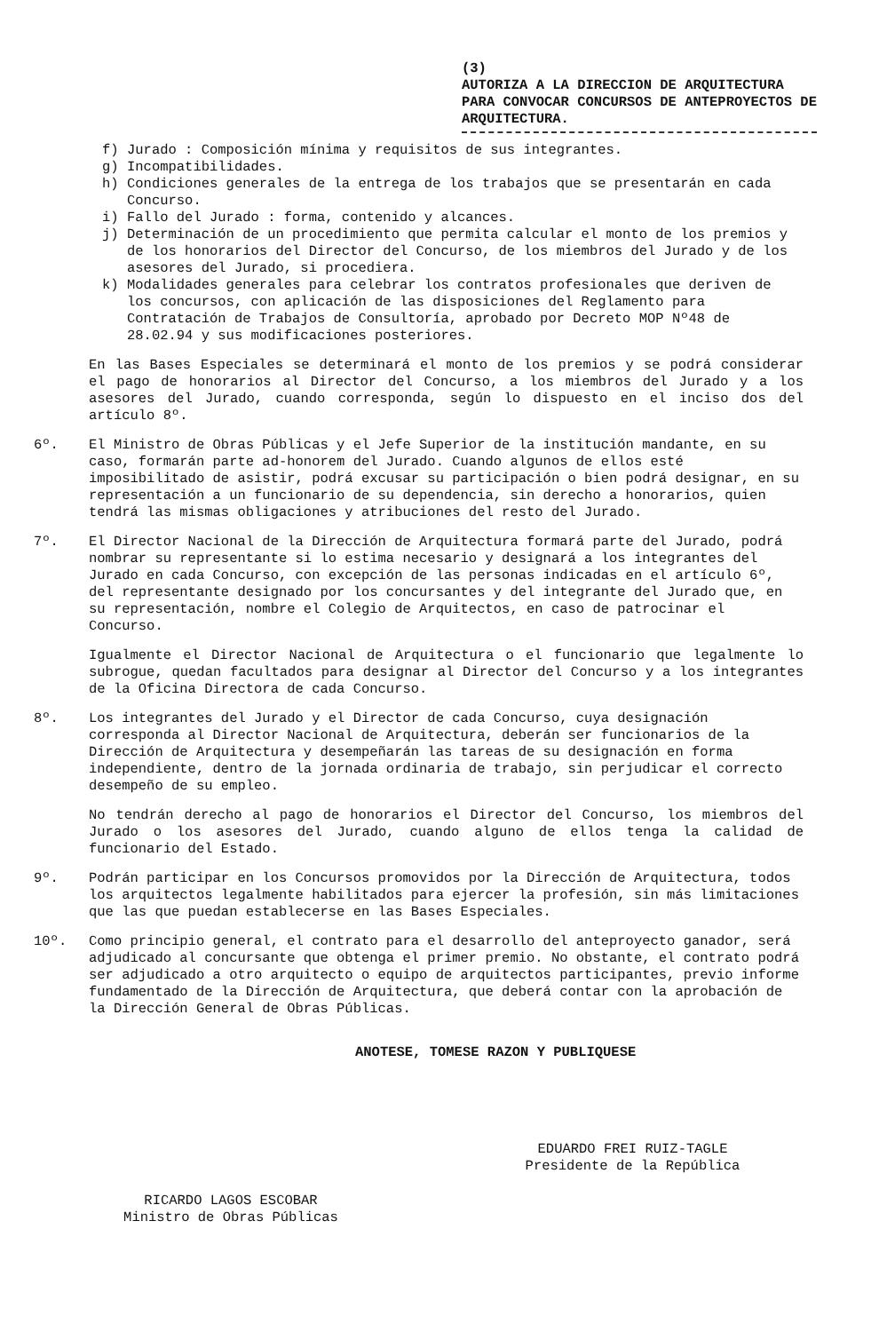(3)
AUTORIZA A LA DIRECCION DE ARQUITECTURA PARA CONVOCAR CONCURSOS DE ANTEPROYECTOS DE ARQUITECTURA.
f) Jurado : Composición mínima y requisitos de sus integrantes.
g) Incompatibilidades.
h) Condiciones generales de la entrega de los trabajos que se presentarán en cada Concurso.
i) Fallo del Jurado : forma, contenido y alcances.
j) Determinación de un procedimiento que permita calcular el monto de los premios y de los honorarios del Director del Concurso, de los miembros del Jurado y de los asesores del Jurado, si procediera.
k) Modalidades generales para celebrar los contratos profesionales que deriven de los concursos, con aplicación de las disposiciones del Reglamento para Contratación de Trabajos de Consultoría, aprobado por Decreto MOP Nº48 de 28.02.94 y sus modificaciones posteriores.
En las Bases Especiales se determinará el monto de los premios y se podrá considerar el pago de honorarios al Director del Concurso, a los miembros del Jurado y a los asesores del Jurado, cuando corresponda, según lo dispuesto en el inciso dos del artículo 8º.
6º. El Ministro de Obras Públicas y el Jefe Superior de la institución mandante, en su caso, formarán parte ad-honorem del Jurado. Cuando algunos de ellos esté imposibilitado de asistir, podrá excusar su participación o bien podrá designar, en su representación a un funcionario de su dependencia, sin derecho a honorarios, quien tendrá las mismas obligaciones y atribuciones del resto del Jurado.
7º. El Director Nacional de la Dirección de Arquitectura formará parte del Jurado, podrá nombrar su representante si lo estima necesario y designará a los integrantes del Jurado en cada Concurso, con excepción de las personas indicadas en el artículo 6º, del representante designado por los concursantes y del integrante del Jurado que, en su representación, nombre el Colegio de Arquitectos, en caso de patrocinar el Concurso.
Igualmente el Director Nacional de Arquitectura o el funcionario que legalmente lo subrogue, quedan facultados para designar al Director del Concurso y a los integrantes de la Oficina Directora de cada Concurso.
8º. Los integrantes del Jurado y el Director de cada Concurso, cuya designación corresponda al Director Nacional de Arquitectura, deberán ser funcionarios de la Dirección de Arquitectura y desempeñarán las tareas de su designación en forma independiente, dentro de la jornada ordinaria de trabajo, sin perjudicar el correcto desempeño de su empleo.
No tendrán derecho al pago de honorarios el Director del Concurso, los miembros del Jurado o los asesores del Jurado, cuando alguno de ellos tenga la calidad de funcionario del Estado.
9º. Podrán participar en los Concursos promovidos por la Dirección de Arquitectura, todos los arquitectos legalmente habilitados para ejercer la profesión, sin más limitaciones que las que puedan establecerse en las Bases Especiales.
10º. Como principio general, el contrato para el desarrollo del anteproyecto ganador, será adjudicado al concursante que obtenga el primer premio. No obstante, el contrato podrá ser adjudicado a otro arquitecto o equipo de arquitectos participantes, previo informe fundamentado de la Dirección de Arquitectura, que deberá contar con la aprobación de la Dirección General de Obras Públicas.
ANOTESE, TOMESE RAZON Y PUBLIQUESE
EDUARDO FREI RUIZ-TAGLE
Presidente de la República
RICARDO LAGOS ESCOBAR
Ministro de Obras Públicas